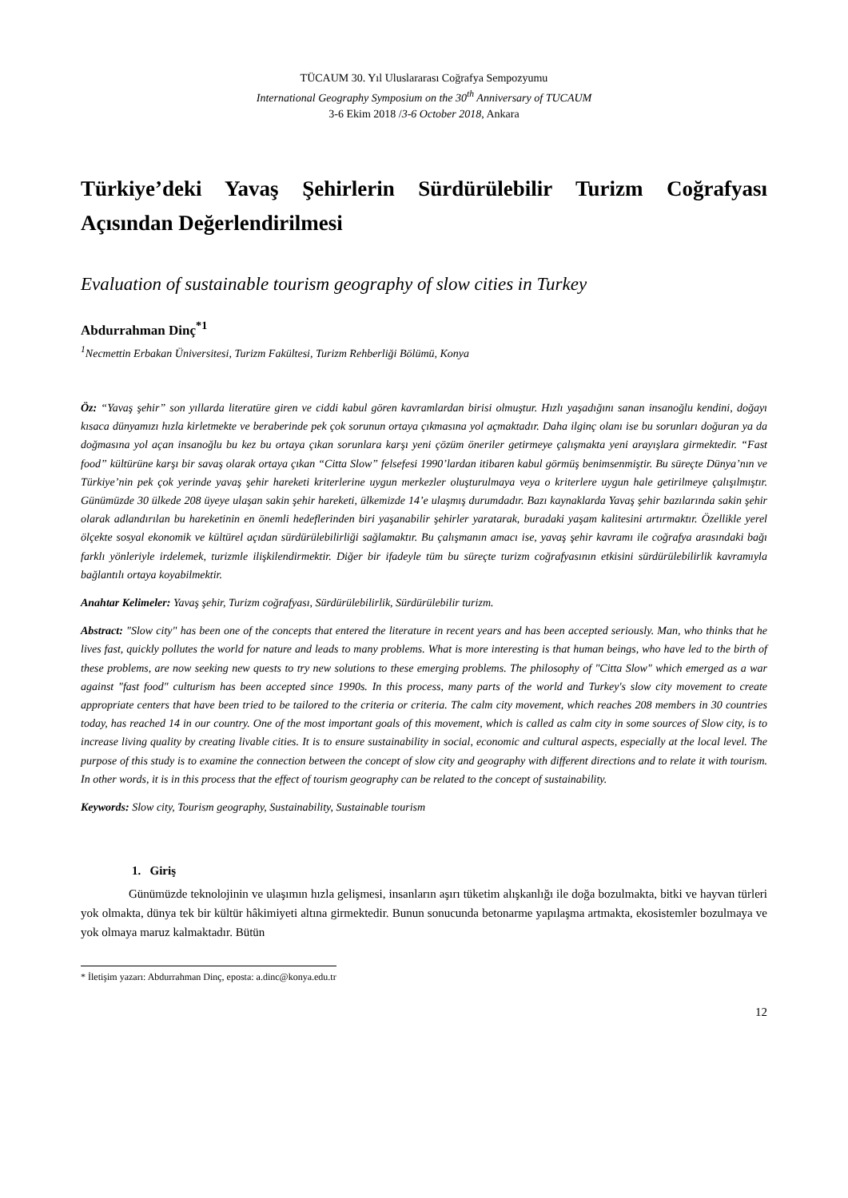TÜCAUM 30. Yıl Uluslararası Coğrafya Sempozyumu
International Geography Symposium on the 30<sup>th</sup> Anniversary of TUCAUM
3-6 Ekim 2018 /3-6 October 2018, Ankara
Türkiye’deki Yavaş Şehirlerin Sürdürülebilir Turizm Coğrafyası Açısından Değerlendirilmesi
Evaluation of sustainable tourism geography of slow cities in Turkey
Abdurrahman Dinç<sup>*1</sup>
<sup>1</sup> Necmettin Erbakan Üniversitesi, Turizm Fakültesi, Turizm Rehberliği Bölümü, Konya
Öz: “Yavaş şehir” son yıllarda literatüre giren ve ciddi kabul gören kavramlardan birisi olmuştur. Hızlı yaşadığını sanan insanoğlu kendini, doğayı kısaca dünyamızı hızla kirletmekte ve beraberinde pek çok sorunun ortaya çıkmasına yol açmaktadır. Daha ilginç olanı ise bu sorunları doğuran ya da doğmasına yol açan insanoğlu bu kez bu ortaya çıkan sorunlara karşı yeni çözüm öneriler getirmeye çalışmakta yeni arayışlara girmektedir. “Fast food” kültürüne karşı bir savaş olarak ortaya çıkan “Citta Slow” felsefesi 1990’lardan itibaren kabul görmüş benimsenmiştir. Bu süreçte Dünya’nın ve Türkiye’nin pek çok yerinde yavaş şehir hareketi kriterlerine uygun merkezler oluşturulmaya veya o kriterlere uygun hale getirilmeye çalışılmıştır. Günümüzde 30 ülkede 208 üyeye ulaşan sakin şehir hareketi, ülkemizde 14’e ulaşmış durumdadır. Bazı kaynaklarda Yavaş şehir bazılarında sakin şehir olarak adlandırılan bu hareketinin en önemli hedeflerinden biri yaşanabilir şehirler yaratarak, buradaki yaşam kalitesini artırmaktır. Özellikle yerel ölçekte sosyal ekonomik ve kültürel açıdan sürdürülebilirliği sağlamaktır. Bu çalışmanın amacı ise, yavaş şehir kavramı ile coğrafya arasındaki bağı farklı yönleriyle irdelemek, turizmle ilişkilendirmektir. Diğer bir ifadeyle tüm bu süreçte turizm coğrafyasının etkisini sürdürülebilirlik kavramıyla bağlantılı ortaya koyabilmektir.
Anahtar Kelimeler: Yavaş şehir, Turizm coğrafyası, Sürdürülebilirlik, Sürdürülebilir turizm.
Abstract: "Slow city" has been one of the concepts that entered the literature in recent years and has been accepted seriously. Man, who thinks that he lives fast, quickly pollutes the world for nature and leads to many problems. What is more interesting is that human beings, who have led to the birth of these problems, are now seeking new quests to try new solutions to these emerging problems. The philosophy of "Citta Slow" which emerged as a war against "fast food" culturism has been accepted since 1990s. In this process, many parts of the world and Turkey's slow city movement to create appropriate centers that have been tried to be tailored to the criteria or criteria. The calm city movement, which reaches 208 members in 30 countries today, has reached 14 in our country. One of the most important goals of this movement, which is called as calm city in some sources of Slow city, is to increase living quality by creating livable cities. It is to ensure sustainability in social, economic and cultural aspects, especially at the local level. The purpose of this study is to examine the connection between the concept of slow city and geography with different directions and to relate it with tourism. In other words, it is in this process that the effect of tourism geography can be related to the concept of sustainability.
Keywords: Slow city, Tourism geography, Sustainability, Sustainable tourism
1. Giriş
Günümüzde teknolojinin ve ulaşımın hızla gelişmesi, insanların aşırı tüketim alışkanlığı ile doğa bozulmakta, bitki ve hayvan türleri yok olmakta, dünya tek bir kültür hâkimiyeti altına girmektedir. Bunun sonucunda betonarme yapılaşma artmakta, ekosistemler bozulmaya ve yok olmaya maruz kalmaktadır. Bütün
* İletişim yazarı: Abdurrahman Dinç, eposta: a.dinc@konya.edu.tr
12